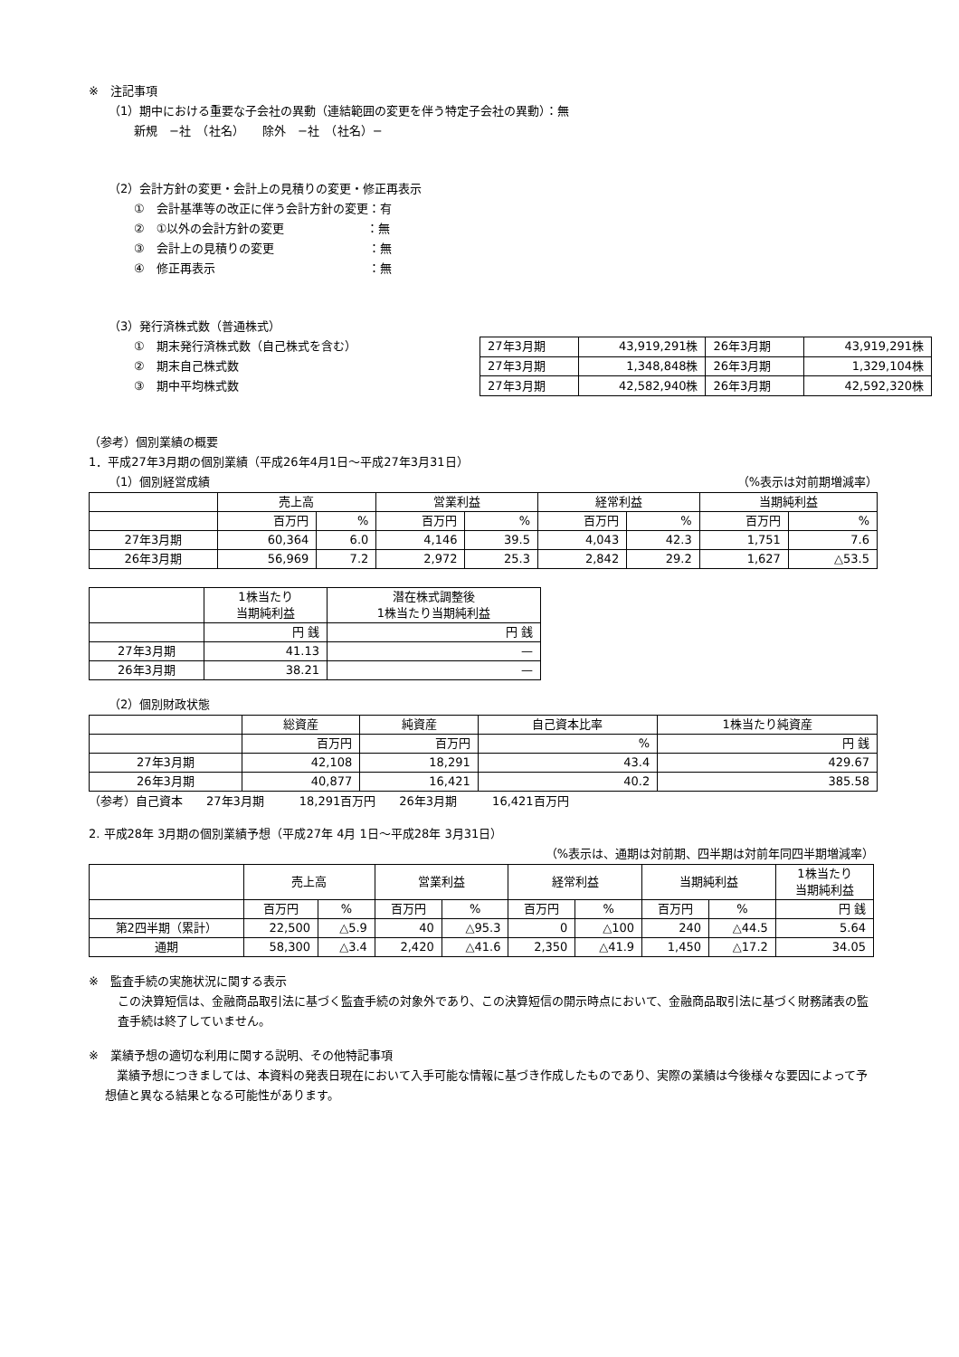※　注記事項
（1）期中における重要な子会社の異動（連結範囲の変更を伴う特定子会社の異動）：無
新規　−社　（社名）　　除外　−社　（社名）−
（2）会計方針の変更・会計上の見積りの変更・修正再表示
①　会計基準等の改正に伴う会計方針の変更：有
②　①以外の会計方針の変更　　　　　　　：無
③　会計上の見積りの変更　　　　　　　　：無
④　修正再表示　　　　　　　　　　　　　：無
（3）発行済株式数（普通株式）
①　期末発行済株式数（自己株式を含む）
②　期末自己株式数
③　期中平均株式数
| 27年3月期 | 43,919,291株 | 26年3月期 | 43,919,291株 |
| 27年3月期 | 1,348,848株 | 26年3月期 | 1,329,104株 |
| 27年3月期 | 42,582,940株 | 26年3月期 | 42,592,320株 |
（参考）個別業績の概要
1．平成27年3月期の個別業績（平成26年4月1日〜平成27年3月31日）
（1）個別経営成績 （%表示は対前期増減率）
| | 売上高 | | 営業利益 | | 経常利益 | | 当期純利益 | |
| --- | --- | --- | --- | --- | --- | --- | --- | --- |
| | 百万円 | % | 百万円 | % | 百万円 | % | 百万円 | % |
| 27年3月期 | 60,364 | 6.0 | 4,146 | 39.5 | 4,043 | 42.3 | 1,751 | 7.6 |
| 26年3月期 | 56,969 | 7.2 | 2,972 | 25.3 | 2,842 | 29.2 | 1,627 | △53.5 |
| | 1株当たり 当期純利益 | 潜在株式調整後 1株当たり当期純利益 |
| --- | --- | --- |
| | 円 銭 | 円 銭 |
| 27年3月期 | 41.13 | — |
| 26年3月期 | 38.21 | — |
（2）個別財政状態
| | 総資産 | 純資産 | 自己資本比率 | 1株当たり純資産 |
| --- | --- | --- | --- | --- |
| | 百万円 | 百万円 | % | 円 銭 |
| 27年3月期 | 42,108 | 18,291 | 43.4 | 429.67 |
| 26年3月期 | 40,877 | 16,421 | 40.2 | 385.58 |
（参考）自己資本　　27年3月期　　　18,291百万円　　26年3月期　　　16,421百万円
2. 平成28年 3月期の個別業績予想（平成27年 4月 1日〜平成28年 3月31日）
（%表示は、通期は対前期、四半期は対前年同四半期増減率）
| | 売上高 | | 営業利益 | | 経常利益 | | 当期純利益 | | 1株当たり 当期純利益 |
| --- | --- | --- | --- | --- | --- | --- | --- | --- | --- |
| | 百万円 | % | 百万円 | % | 百万円 | % | 百万円 | % | 円 銭 |
| 第2四半期（累計） | 22,500 | △5.9 | 40 | △95.3 | 0 | △100 | 240 | △44.5 | 5.64 |
| 通期 | 58,300 | △3.4 | 2,420 | △41.6 | 2,350 | △41.9 | 1,450 | △17.2 | 34.05 |
※　監査手続の実施状況に関する表示
この決算短信は、金融商品取引法に基づく監査手続の対象外であり、この決算短信の開示時点において、金融商品取引法に基づく財務諸表の監査手続は終了していません。
※　業績予想の適切な利用に関する説明、その他特記事項
　業績予想につきましては、本資料の発表日現在において入手可能な情報に基づき作成したものであり、実際の業績は今後様々な要因によって予想値と異なる結果となる可能性があります。